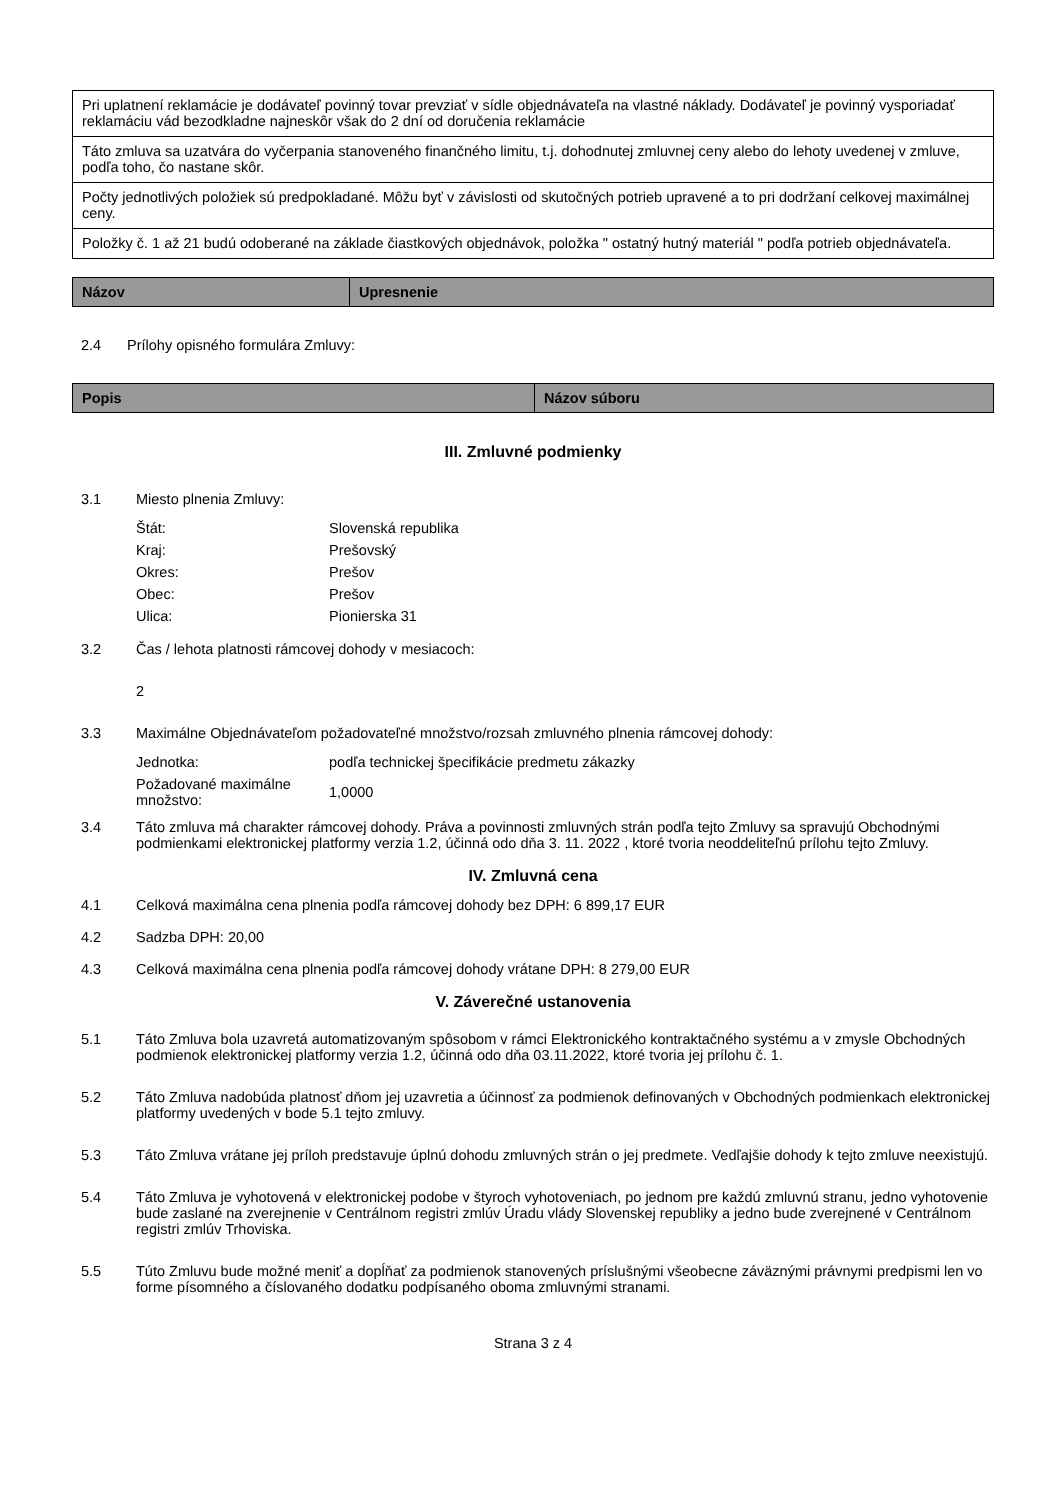| Pri uplatnení reklamácie je dodávateľ povinný tovar prevziať v sídle objednávateľa na vlastné náklady. Dodávateľ je povinný vysporiadať reklamáciu vád bezodkladne najneskôr však do 2 dní od doručenia reklamácie |
| Táto zmluva sa uzatvára do vyčerpania stanoveného finančného limitu, t.j. dohodnutej zmluvnej ceny alebo do lehoty uvedenej v zmluve, podľa toho, čo nastane skôr. |
| Počty jednotlivých položiek sú predpokladané. Môžu byť v závislosti od skutočných potrieb upravené a to pri dodržaní celkovej maximálnej ceny. |
| Položky č. 1 až 21 budú odoberané na základe čiastkových objednávok, položka " ostatný hutný materiál " podľa potrieb objednávateľa. |
| Názov | Upresnenie |
2.4 Prílohy opisného formulára Zmluvy:
| Popis | Názov súboru |
III. Zmluvné podmienky
3.1 Miesto plnenia Zmluvy:
| Štát: | Slovenská republika |
| Kraj: | Prešovský |
| Okres: | Prešov |
| Obec: | Prešov |
| Ulica: | Pionierska 31 |
3.2 Čas / lehota platnosti rámcovej dohody v mesiacoch:
2
3.3 Maximálne Objednávateľom požadovateľné množstvo/rozsah zmluvného plnenia rámcovej dohody:
| Jednotka: | podľa technickej špecifikácie predmetu zákazky |
| Požadované maximálne množstvo: | 1,0000 |
3.4 Táto zmluva má charakter rámcovej dohody. Práva a povinnosti zmluvných strán podľa tejto Zmluvy sa spravujú Obchodnými podmienkami elektronickej platformy verzia 1.2, účinná odo dňa 3. 11. 2022 , ktoré tvoria neoddeliteľnú prílohu tejto Zmluvy.
IV. Zmluvná cena
4.1 Celková maximálna cena plnenia podľa rámcovej dohody bez DPH: 6 899,17 EUR
4.2 Sadzba DPH: 20,00
4.3 Celková maximálna cena plnenia podľa rámcovej dohody vrátane DPH: 8 279,00 EUR
V. Záverečné ustanovenia
5.1 Táto Zmluva bola uzavretá automatizovaným spôsobom v rámci Elektronického kontraktačného systému a v zmysle Obchodných podmienok elektronickej platformy verzia 1.2, účinná odo dňa 03.11.2022, ktoré tvoria jej prílohu č. 1.
5.2 Táto Zmluva nadobúda platnosť dňom jej uzavretia a účinnosť za podmienok definovaných v Obchodných podmienkach elektronickej platformy uvedených v bode 5.1 tejto zmluvy.
5.3 Táto Zmluva vrátane jej príloh predstavuje úplnú dohodu zmluvných strán o jej predmete. Vedľajšie dohody k tejto zmluve neexistujú.
5.4 Táto Zmluva je vyhotovená v elektronickej podobe v štyroch vyhotoveniach, po jednom pre každú zmluvnú stranu, jedno vyhotovenie bude zaslané na zverejnenie v Centrálnom registri zmlúv Úradu vlády Slovenskej republiky a jedno bude zverejnené v Centrálnom registri zmlúv Trhoviska.
5.5 Túto Zmluvu bude možné meniť a dopĺňať za podmienok stanovených príslušnými všeobecne záväznými právnymi predpismi len vo forme písomného a číslovaného dodatku podpísaného oboma zmluvnými stranami.
Strana 3 z 4